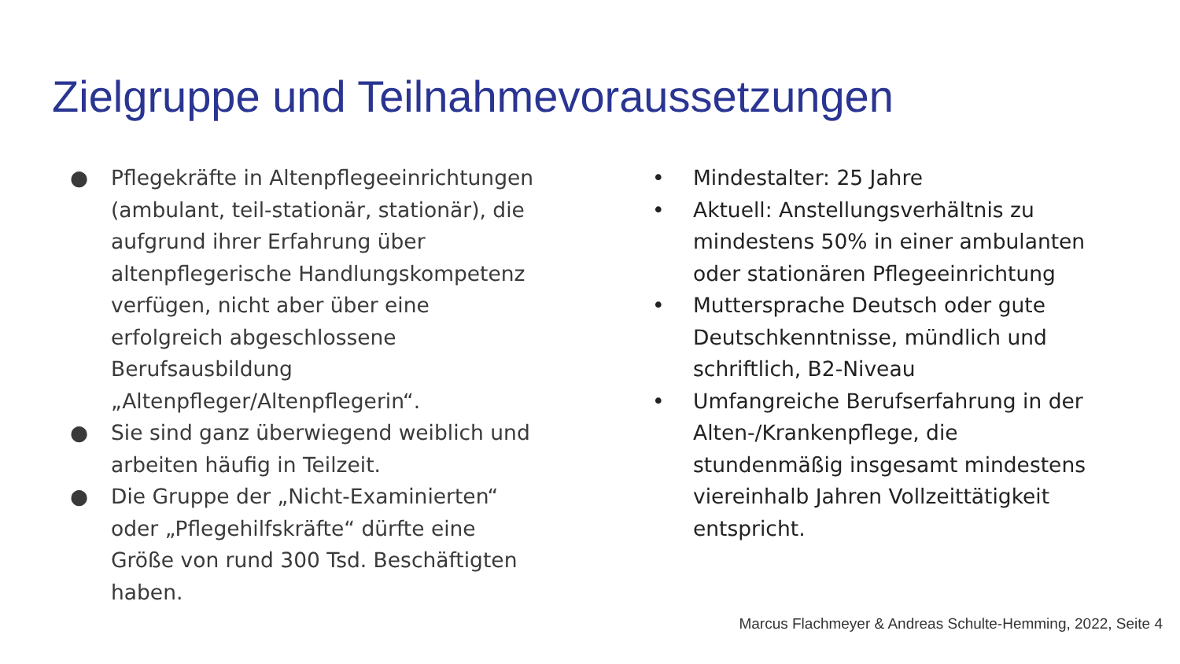Zielgruppe und Teilnahmevoraussetzungen
● Pflegekräfte in Altenpflegeeinrichtungen (ambulant, teil-stationär, stationär), die aufgrund ihrer Erfahrung über altenpflegerische Handlungskompetenz verfügen, nicht aber über eine erfolgreich abgeschlossene Berufsausbildung „Altenpfleger/Altenpflegerin“.
● Sie sind ganz überwiegend weiblich und arbeiten häufig in Teilzeit.
● Die Gruppe der „Nicht-Examinierten“ oder „Pflegehilfskräfte“ dürfte eine Größe von rund 300 Tsd. Beschäftigten haben.
• Mindestalter: 25 Jahre
• Aktuell: Anstellungsverhältnis zu mindestens 50% in einer ambulanten oder stationären Pflegeeinrichtung
• Muttersprache Deutsch oder gute Deutschkenntnisse, mündlich und schriftlich, B2-Niveau
• Umfangreiche Berufserfahrung in der Alten-/Krankenpflege, die stundenmäßig insgesamt mindestens viereinhalb Jahren Vollzeittätigkeit entspricht.
Marcus Flachmeyer & Andreas Schulte-Hemming, 2022, Seite 4